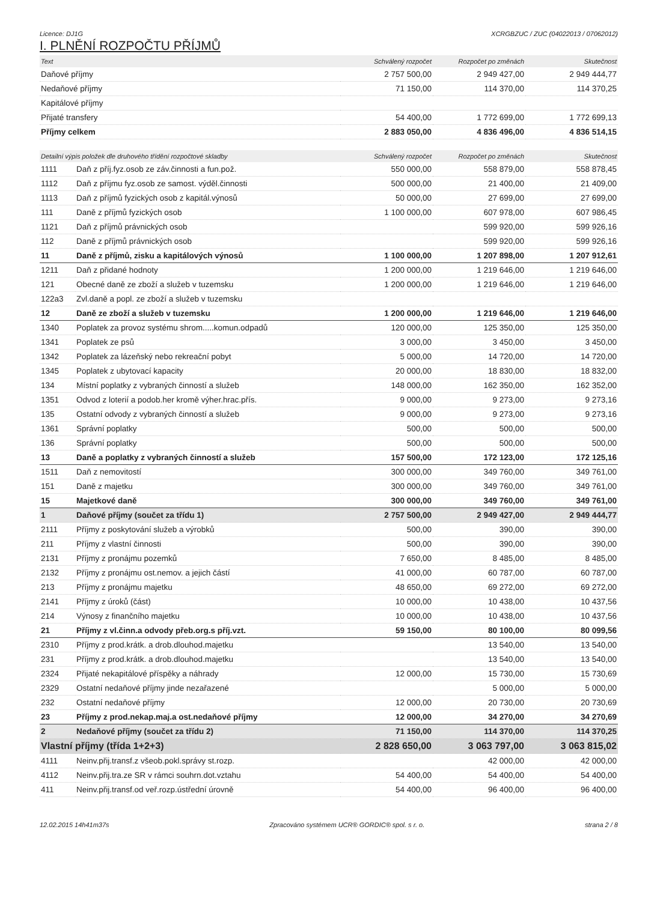Licence: DJ1G XCRGBZUC / ZUC (04022013 / 07062012)
I. PLNĚNÍ ROZPOČTU PŘÍJMŮ
| Text | Schválený rozpočet | Rozpočet po změnách | Skutečnost |
| --- | --- | --- | --- |
| Daňové příjmy | 2 757 500,00 | 2 949 427,00 | 2 949 444,77 |
| Nedaňové příjmy | 71 150,00 | 114 370,00 | 114 370,25 |
| Kapitálové příjmy | | | |
| Přijaté transfery | 54 400,00 | 1 772 699,00 | 1 772 699,13 |
| Příjmy celkem | 2 883 050,00 | 4 836 496,00 | 4 836 514,15 |
| Detailní výpis položek dle druhového třídění rozpočtové skladby | | Schválený rozpočet | Rozpočet po změnách | Skutečnost |
| --- | --- | --- | --- | --- |
| 1111 | Daň z příj.fyz.osob ze záv.činnosti a fun.pož. | 550 000,00 | 558 879,00 | 558 878,45 |
| 1112 | Daň z příjmu fyz.osob ze samost. výděl.činnosti | 500 000,00 | 21 400,00 | 21 409,00 |
| 1113 | Daň z příjmů fyzických osob z kapitál.výnosů | 50 000,00 | 27 699,00 | 27 699,00 |
| 111 | Daně z příjmů fyzických osob | 1 100 000,00 | 607 978,00 | 607 986,45 |
| 1121 | Daň z příjmů právnických osob | | 599 920,00 | 599 926,16 |
| 112 | Daně z příjmů právnických osob | | 599 920,00 | 599 926,16 |
| 11 | Daně z příjmů, zisku a kapitálových výnosů | 1 100 000,00 | 1 207 898,00 | 1 207 912,61 |
| 1211 | Daň z přidané hodnoty | 1 200 000,00 | 1 219 646,00 | 1 219 646,00 |
| 121 | Obecné daně ze zboží a služeb v tuzemsku | 1 200 000,00 | 1 219 646,00 | 1 219 646,00 |
| 122a3 | Zvl.daně a popl. ze zboží a služeb v tuzemsku | | | |
| 12 | Daně ze zboží a služeb v tuzemsku | 1 200 000,00 | 1 219 646,00 | 1 219 646,00 |
| 1340 | Poplatek za provoz systému shrom.....komun.odpadů | 120 000,00 | 125 350,00 | 125 350,00 |
| 1341 | Poplatek ze psů | 3 000,00 | 3 450,00 | 3 450,00 |
| 1342 | Poplatek za lázeňský nebo rekreační pobyt | 5 000,00 | 14 720,00 | 14 720,00 |
| 1345 | Poplatek z ubytovací kapacity | 20 000,00 | 18 830,00 | 18 832,00 |
| 134 | Místní poplatky z vybraných činností a služeb | 148 000,00 | 162 350,00 | 162 352,00 |
| 1351 | Odvod z loterií a podob.her kromě výher.hrac.přís. | 9 000,00 | 9 273,00 | 9 273,16 |
| 135 | Ostatní odvody z vybraných činností a služeb | 9 000,00 | 9 273,00 | 9 273,16 |
| 1361 | Správní poplatky | 500,00 | 500,00 | 500,00 |
| 136 | Správní poplatky | 500,00 | 500,00 | 500,00 |
| 13 | Daně a poplatky z vybraných činností a služeb | 157 500,00 | 172 123,00 | 172 125,16 |
| 1511 | Daň z nemovitostí | 300 000,00 | 349 760,00 | 349 761,00 |
| 151 | Daně z majetku | 300 000,00 | 349 760,00 | 349 761,00 |
| 15 | Majetkové daně | 300 000,00 | 349 760,00 | 349 761,00 |
| 1 | Daňové příjmy (součet za třídu 1) | 2 757 500,00 | 2 949 427,00 | 2 949 444,77 |
| 2111 | Příjmy z poskytování služeb a výrobků | 500,00 | 390,00 | 390,00 |
| 211 | Příjmy z vlastní činnosti | 500,00 | 390,00 | 390,00 |
| 2131 | Příjmy z pronájmu pozemků | 7 650,00 | 8 485,00 | 8 485,00 |
| 2132 | Příjmy z pronájmu ost.nemov. a jejich částí | 41 000,00 | 60 787,00 | 60 787,00 |
| 213 | Příjmy z pronájmu majetku | 48 650,00 | 69 272,00 | 69 272,00 |
| 2141 | Příjmy z úroků (část) | 10 000,00 | 10 438,00 | 10 437,56 |
| 214 | Výnosy z finančního majetku | 10 000,00 | 10 438,00 | 10 437,56 |
| 21 | Příjmy z vl.činn.a odvody přeb.org.s příj.vzt. | 59 150,00 | 80 100,00 | 80 099,56 |
| 2310 | Příjmy z prod.krátk. a drob.dlouhod.majetku | | 13 540,00 | 13 540,00 |
| 231 | Příjmy z prod.krátk. a drob.dlouhod.majetku | | 13 540,00 | 13 540,00 |
| 2324 | Přijaté nekapitálové příspěky a náhrady | 12 000,00 | 15 730,00 | 15 730,69 |
| 2329 | Ostatní nedaňové příjmy jinde nezařazené | | 5 000,00 | 5 000,00 |
| 232 | Ostatní nedaňové příjmy | 12 000,00 | 20 730,00 | 20 730,69 |
| 23 | Příjmy z prod.nekap.maj.a ost.nedaňové příjmy | 12 000,00 | 34 270,00 | 34 270,69 |
| 2 | Nedaňové příjmy (součet za třídu 2) | 71 150,00 | 114 370,00 | 114 370,25 |
| Vlastní příjmy (třída 1+2+3) | | 2 828 650,00 | 3 063 797,00 | 3 063 815,02 |
| 4111 | Neinv.přij.transf.z všeob.pokl.správy st.rozp. | | 42 000,00 | 42 000,00 |
| 4112 | Neinv.přij.tra.ze SR v rámci souhrn.dot.vztahu | 54 400,00 | 54 400,00 | 54 400,00 |
| 411 | Neinv.přij.transf.od veř.rozp.ústřední úrovně | 54 400,00 | 96 400,00 | 96 400,00 |
12.02.2015 14h41m37s Zpracováno systémem UCR® GORDIC® spol. s r. o. strana 2 / 8